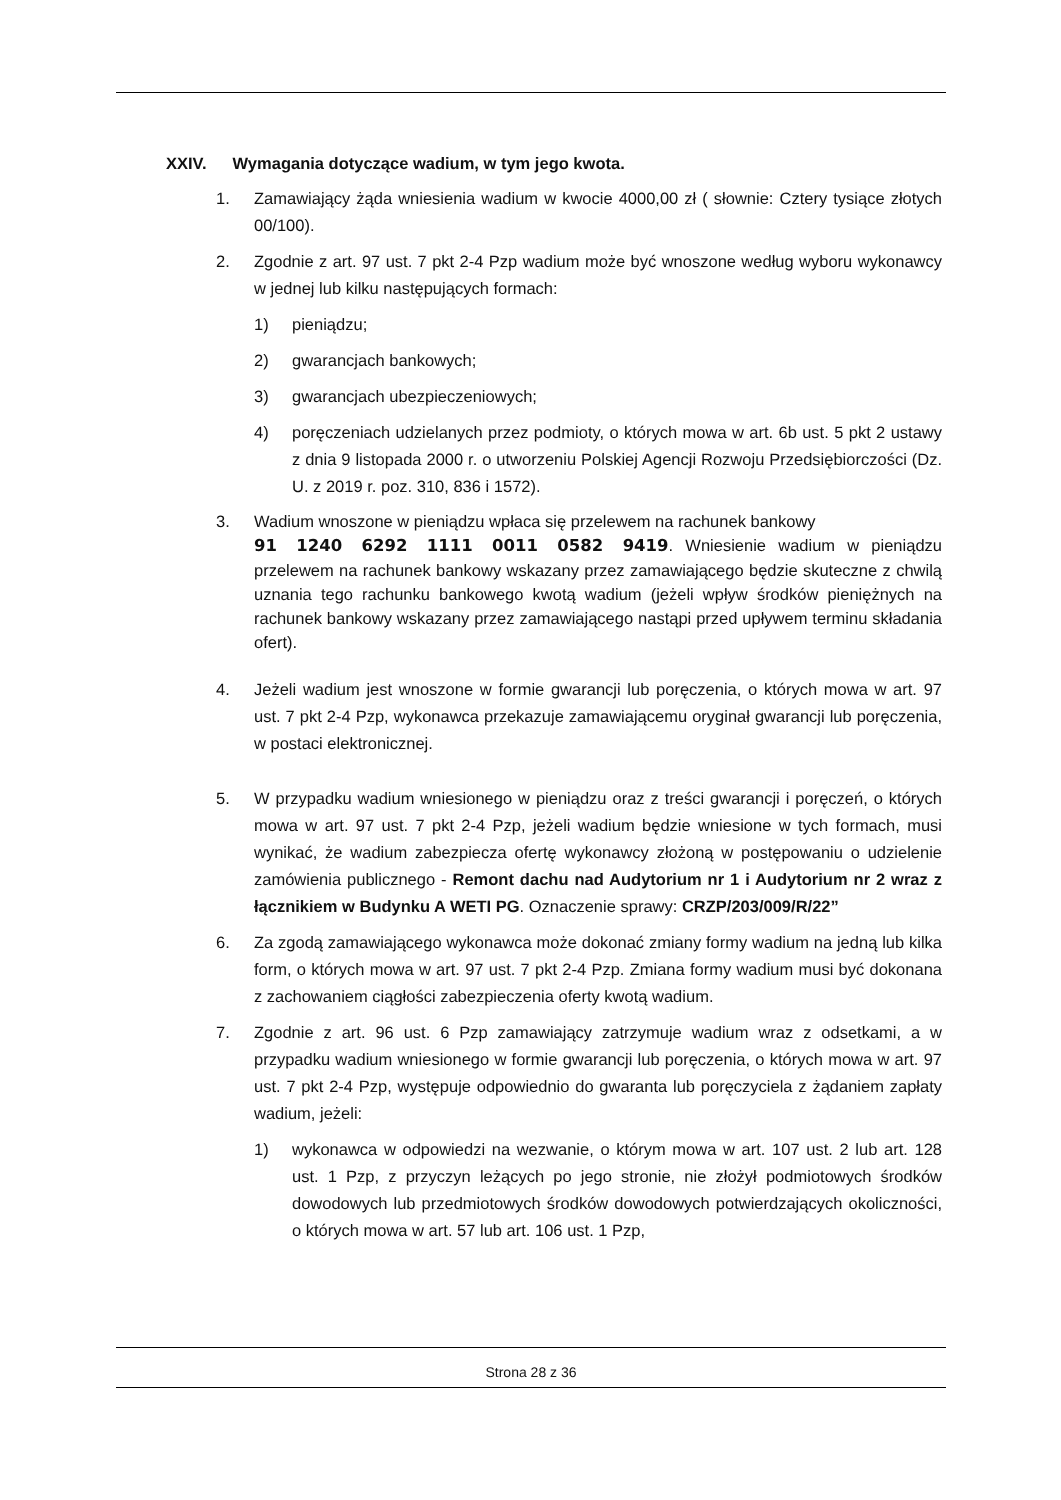XXIV. Wymagania dotyczące wadium, w tym jego kwota.
1. Zamawiający żąda wniesienia wadium w kwocie 4000,00 zł ( słownie: Cztery tysiące złotych 00/100).
2. Zgodnie z art. 97 ust. 7 pkt 2-4 Pzp wadium może być wnoszone według wyboru wykonawcy w jednej lub kilku następujących formach:
1) pieniądzu;
2) gwarancjach bankowych;
3) gwarancjach ubezpieczeniowych;
4) poręczeniach udzielanych przez podmioty, o których mowa w art. 6b ust. 5 pkt 2 ustawy z dnia 9 listopada 2000 r. o utworzeniu Polskiej Agencji Rozwoju Przedsiębiorczości (Dz. U. z 2019 r. poz. 310, 836 i 1572).
3. Wadium wnoszone w pieniądzu wpłaca się przelewem na rachunek bankowy
91 1240 6292 1111 0011 0582 9419. Wniesienie wadium w pieniądzu przelewem na rachunek bankowy wskazany przez zamawiającego będzie skuteczne z chwilą uznania tego rachunku bankowego kwotą wadium (jeżeli wpływ środków pieniężnych na rachunek bankowy wskazany przez zamawiającego nastąpi przed upływem terminu składania ofert).
4. Jeżeli wadium jest wnoszone w formie gwarancji lub poręczenia, o których mowa w art. 97 ust. 7 pkt 2-4 Pzp, wykonawca przekazuje zamawiającemu oryginał gwarancji lub poręczenia, w postaci elektronicznej.
5. W przypadku wadium wniesionego w pieniądzu oraz z treści gwarancji i poręczeń, o których mowa w art. 97 ust. 7 pkt 2-4 Pzp, jeżeli wadium będzie wniesione w tych formach, musi wynikać, że wadium zabezpiecza ofertę wykonawcy złożoną w postępowaniu o udzielenie zamówienia publicznego - Remont dachu nad Audytorium nr 1 i Audytorium nr 2 wraz z łącznikiem w Budynku A WETI PG. Oznaczenie sprawy: CRZP/203/009/R/22”
6. Za zgodą zamawiającego wykonawca może dokonać zmiany formy wadium na jedną lub kilka form, o których mowa w art. 97 ust. 7 pkt 2-4 Pzp. Zmiana formy wadium musi być dokonana z zachowaniem ciągłości zabezpieczenia oferty kwotą wadium.
7. Zgodnie z art. 96 ust. 6 Pzp zamawiający zatrzymuje wadium wraz z odsetkami, a w przypadku wadium wniesionego w formie gwarancji lub poręczenia, o których mowa w art. 97 ust. 7 pkt 2-4 Pzp, występuje odpowiednio do gwaranta lub poręczyciela z żądaniem zapłaty wadium, jeżeli:
1) wykonawca w odpowiedzi na wezwanie, o którym mowa w art. 107 ust. 2 lub art. 128 ust. 1 Pzp, z przyczyn leżących po jego stronie, nie złożył podmiotowych środków dowodowych lub przedmiotowych środków dowodowych potwierdzających okoliczności, o których mowa w art. 57 lub art. 106 ust. 1 Pzp,
Strona 28 z 36